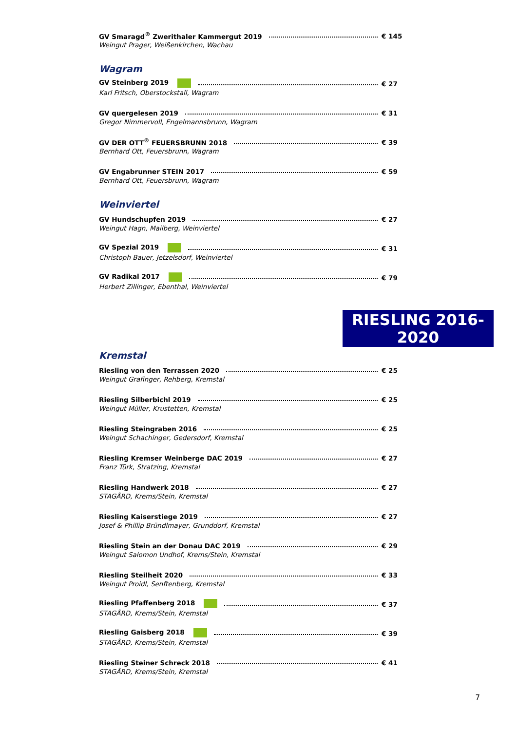GV Smaragd<sup>®</sup> Zwerithaler Kammergut 2019 € 145
Weingut Prager, Weißenkirchen, Wachau
Wagram
GV Steinberg 2019 € 27
Karl Fritsch, Oberstockstall, Wagram
GV quergelesen 2019 € 31
Gregor Nimmervoll, Engelmannsbrunn, Wagram
GV DER OTT<sup>®</sup> FEUERSBRUNN 2018 € 39
Bernhard Ott, Feuersbrunn, Wagram
GV Engabrunner STEIN 2017 € 59
Bernhard Ott, Feuersbrunn, Wagram
Weinviertel
GV Hundschupfen 2019 € 27
Weingut Hagn, Mailberg, Weinviertel
GV Spezial 2019 € 31
Christoph Bauer, Jetzelsdorf, Weinviertel
GV Radikal 2017 € 79
Herbert Zillinger, Ebenthal, Weinviertel
RIESLING 2016-2020
Kremstal
Riesling von den Terrassen 2020 € 25
Weingut Grafinger, Rehberg, Kremstal
Riesling Silberbichl 2019 € 25
Weingut Müller, Krustetten, Kremstal
Riesling Steingraben 2016 € 25
Weingut Schachinger, Gedersdorf, Kremstal
Riesling Kremser Weinberge DAC 2019 € 27
Franz Türk, Stratzing, Kremstal
Riesling Handwerk 2018 € 27
STAGÅRD, Krems/Stein, Kremstal
Riesling Kaiserstiege 2019 € 27
Josef & Phillip Bründlmayer, Grunddorf, Kremstal
Riesling Stein an der Donau DAC 2019 € 29
Weingut Salomon Undhof, Krems/Stein, Kremstal
Riesling Steilheit 2020 € 33
Weingut Proidl, Senftenberg, Kremstal
Riesling Pfaffenberg 2018 € 37
STAGÅRD, Krems/Stein, Kremstal
Riesling Gaisberg 2018 € 39
STAGÅRD, Krems/Stein, Kremstal
Riesling Steiner Schreck 2018 € 41
STAGÅRD, Krems/Stein, Kremstal
7